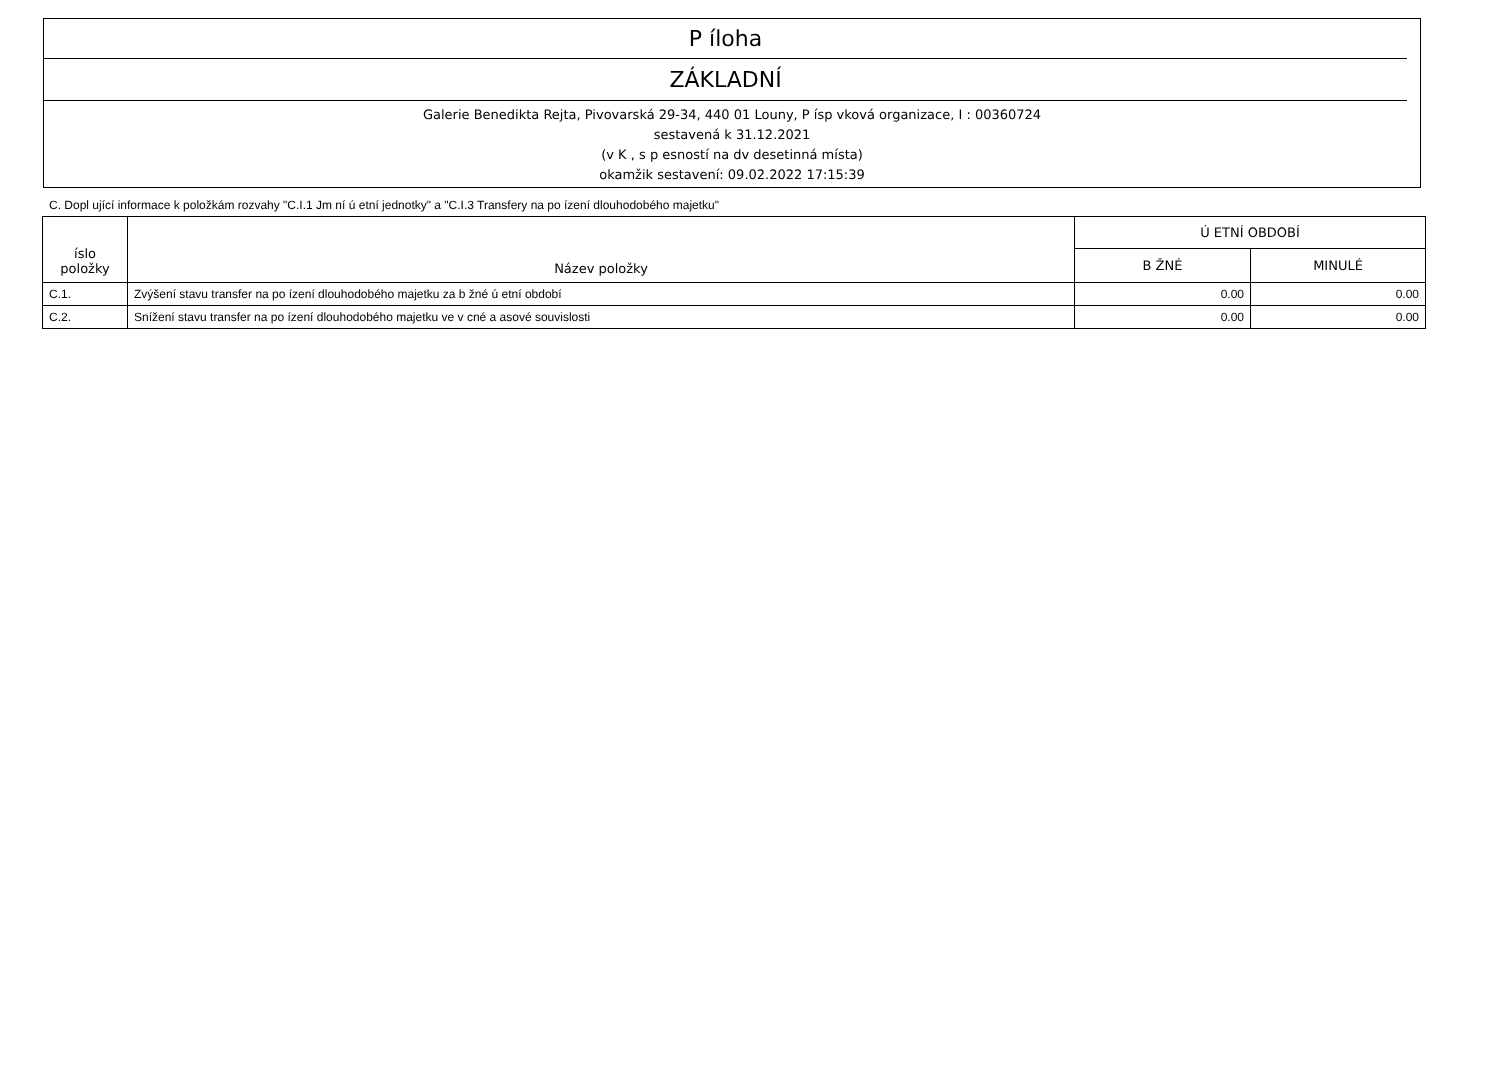P íloha
ZÁKLADNÍ
Galerie Benedikta Rejta, Pivovarská 29-34, 440 01 Louny, P ísp vková organizace, I : 00360724
sestavená k 31.12.2021
(v K , s p esností na dv desetinná místa)
okamžik sestavení: 09.02.2022 17:15:39
C. Dopl ující informace k položkám rozvahy "C.I.1 Jm ní ú etní jednotky" a "C.I.3 Transfery na po ízení dlouhodobého majetku"
| íslo položky | Název položky | Ú ETNÍ OBDOBÍ | |
| --- | --- | --- | --- |
| | | B ŽNÉ | MINULÉ |
| C.1. | Zvýšení stavu transfer na po ízení dlouhodobého majetku za b žné ú etní období | 0.00 | 0.00 |
| C.2. | Snížení stavu transfer na po ízení dlouhodobého majetku ve v cné a asové souvislosti | 0.00 | 0.00 |